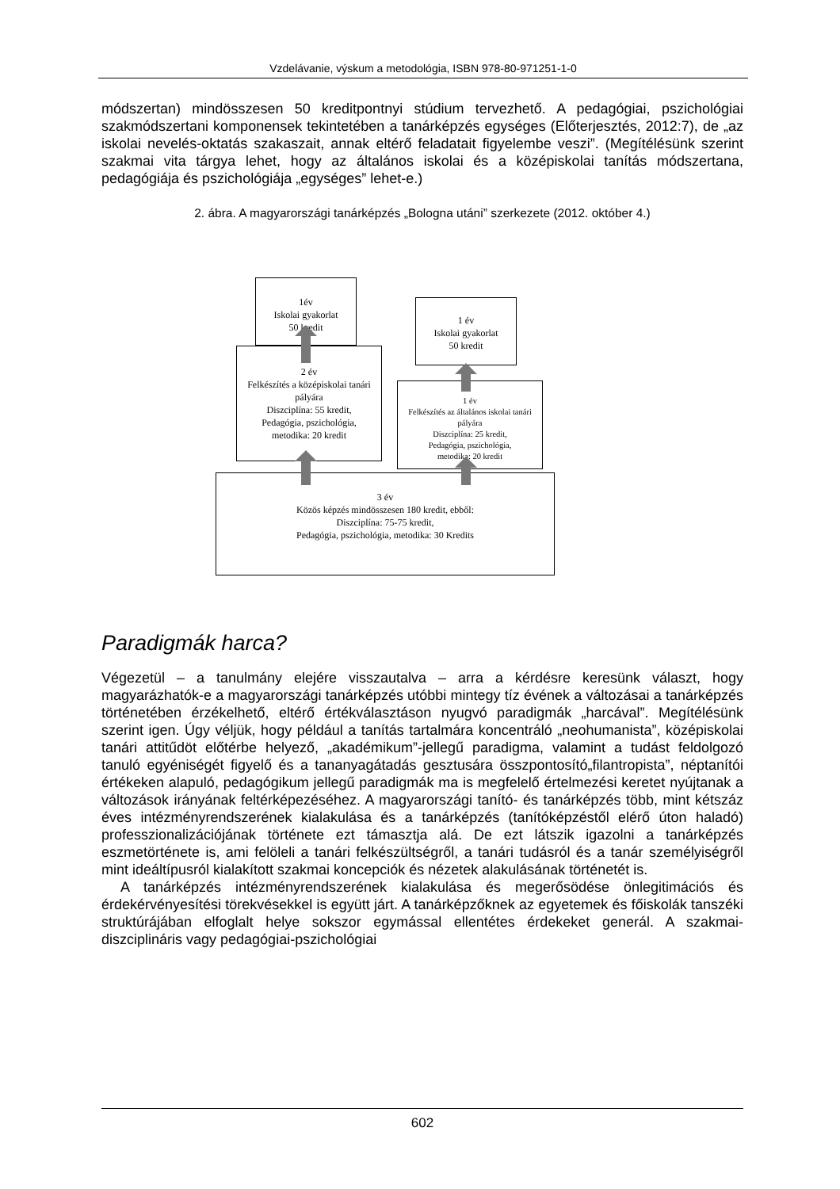Vzdelávanie, výskum a metodológia, ISBN 978-80-971251-1-0
módszertan) mindösszesen 50 kreditpontnyi stúdium tervezhető. A pedagógiai, pszichológiai szakmódszertani komponensek tekintetében a tanárképzés egységes (Előterjesztés, 2012:7), de „az iskolai nevelés-oktatás szakaszait, annak eltérő feladatait figyelembe veszi”. (Megítélésünk szerint szakmai vita tárgya lehet, hogy az általános iskolai és a középiskolai tanítás módszertana, pedagógiája és pszichológiája „egységes” lehet-e.)
2. ábra. A magyarországi tanárképzés „Bologna utáni” szerkezete (2012. október 4.)
1év
Iskolai gyakorlat
50 kredit
2 év
Felkészítés a középiskolai tanári pályára
Diszciplína: 55 kredit,
Pedagógia, pszichológia,
metodika: 20 kredit
1 év
Iskolai gyakorlat
50 kredit
1 év
Felkészítés az általános iskolai tanári pályára
Diszciplína: 25 kredit,
Pedagógia, pszichológia,
metodika: 20 kredit
3 év
Közös képzés mindösszesen 180 kredit, ebből:
Diszciplína: 75-75 kredit,
Pedagógia, pszichológia, metodika: 30 Kredits
Paradigmák harca?
Végezetül – a tanulmány elejére visszautalva – arra a kérdésre keresünk választ, hogy magyarázhatók-e a magyarországi tanárképzés utóbbi mintegy tíz évének a változásai a tanárképzés történetében érzékelhető, eltérő értékválasztáson nyugvó paradigmák „harcával”. Megítélésünk szerint igen. Úgy véljük, hogy például a tanítás tartalmára koncentráló „neohumanista”, középiskolai tanári attitűdöt előtérbe helyező, „akadémikum”-jellegű paradigma, valamint a tudást feldolgozó tanuló egyéniségét figyelő és a tananyagátadás gesztusára összpontosító„filantropista”, néptanítói értékeken alapuló, pedagógikum jellegű paradigmák ma is megfelelő értelmezési keretet nyújtanak a változások irányának feltérképezéséhez. A magyarországi tanító- és tanárképzés több, mint kétszáz éves intézményrendszerének kialakulása és a tanárképzés (tanítóképzéstől elérő úton haladó) professzionalizációjának története ezt támasztja alá. De ezt látszik igazolni a tanárképzés eszmetörténete is, ami felöleli a tanári felkészültségről, a tanári tudásról és a tanár személyiségről mint ideáltípusról kialakított szakmai koncepciók és nézetek alakulásának történetét is.
A tanárképzés intézményrendszerének kialakulása és megerősödése önlegitimációs és érdekérvényesítési törekvésekkel is együtt járt. A tanárképzőknek az egyetemek és főiskolák tanszéki struktúrájában elfoglalt helye sokszor egymással ellentétes érdekeket generál. A szakmai-diszciplináris vagy pedagógiai-pszichológiai
602